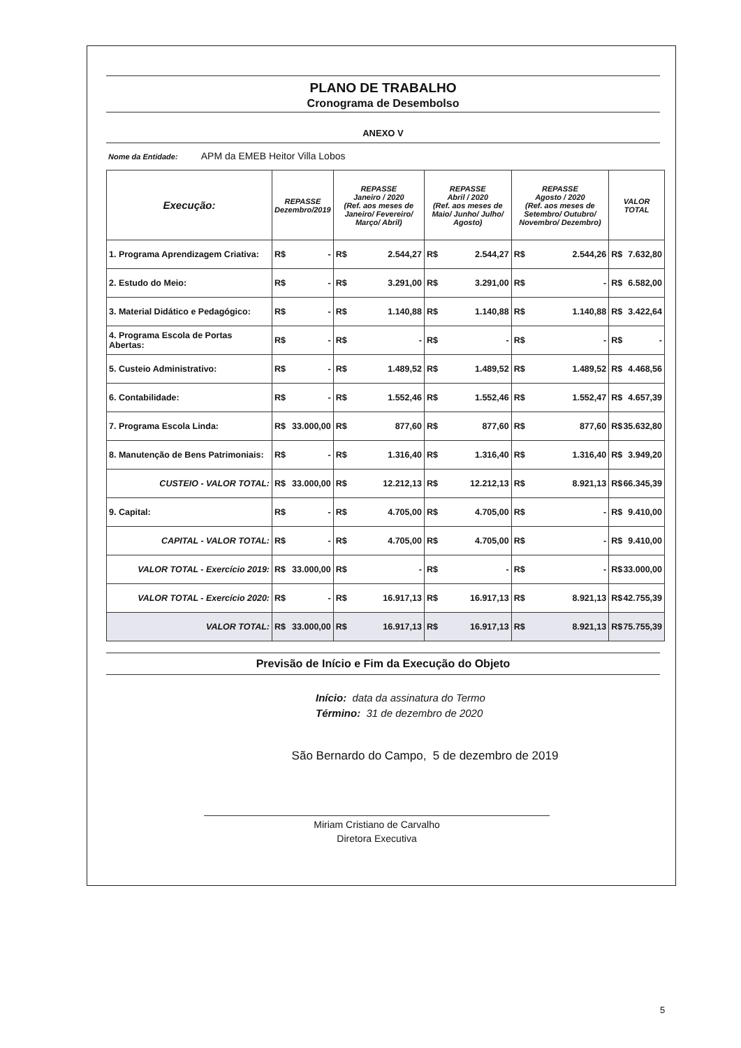PLANO DE TRABALHO
Cronograma de Desembolso
ANEXO V
Nome da Entidade: APM da EMEB Heitor Villa Lobos
| Execução: | REPASSE Dezembro/2019 | REPASSE Janeiro / 2020 (Ref. aos meses de Janeiro/ Fevereiro/ Março/ Abril) | REPASSE Abril / 2020 (Ref. aos meses de Maio/ Junho/ Julho/ Agosto) | REPASSE Agosto / 2020 (Ref. aos meses de Setembro/ Outubro/ Novembro/ Dezembro) | VALOR TOTAL |
| --- | --- | --- | --- | --- | --- |
| 1. Programa Aprendizagem Criativa: | R$ - | R$ 2.544,27 | R$ 2.544,27 | R$ 2.544,26 | R$ 7.632,80 |
| 2. Estudo do Meio: | R$ - | R$ 3.291,00 | R$ 3.291,00 | R$ - | R$ 6.582,00 |
| 3. Material Didático e Pedagógico: | R$ - | R$ 1.140,88 | R$ 1.140,88 | R$ 1.140,88 | R$ 3.422,64 |
| 4. Programa Escola de Portas Abertas: | R$ - | R$ - | R$ - | R$ - | R$ - |
| 5. Custeio Administrativo: | R$ - | R$ 1.489,52 | R$ 1.489,52 | R$ 1.489,52 | R$ 4.468,56 |
| 6. Contabilidade: | R$ - | R$ 1.552,46 | R$ 1.552,46 | R$ 1.552,47 | R$ 4.657,39 |
| 7. Programa Escola Linda: | R$ 33.000,00 | R$ 877,60 | R$ 877,60 | R$ 877,60 | R$ 35.632,80 |
| 8. Manutenção de Bens Patrimoniais: | R$ - | R$ 1.316,40 | R$ 1.316,40 | R$ 1.316,40 | R$ 3.949,20 |
| CUSTEIO - VALOR TOTAL: | R$ 33.000,00 | R$ 12.212,13 | R$ 12.212,13 | R$ 8.921,13 | R$ 66.345,39 |
| 9. Capital: | R$ - | R$ 4.705,00 | R$ 4.705,00 | R$ - | R$ 9.410,00 |
| CAPITAL - VALOR TOTAL: | R$ - | R$ 4.705,00 | R$ 4.705,00 | R$ - | R$ 9.410,00 |
| VALOR TOTAL - Exercício 2019: | R$ 33.000,00 | R$ - | R$ - | R$ - | R$ 33.000,00 |
| VALOR TOTAL - Exercício 2020: | R$ - | R$ 16.917,13 | R$ 16.917,13 | R$ 8.921,13 | R$ 42.755,39 |
| VALOR TOTAL: | R$ 33.000,00 | R$ 16.917,13 | R$ 16.917,13 | R$ 8.921,13 | R$ 75.755,39 |
Previsão de Início e Fim da Execução do Objeto
Início: data da assinatura do Termo
Término: 31 de dezembro de 2020
São Bernardo do Campo, 5 de dezembro de 2019
Miriam Cristiano de Carvalho
Diretora Executiva
5